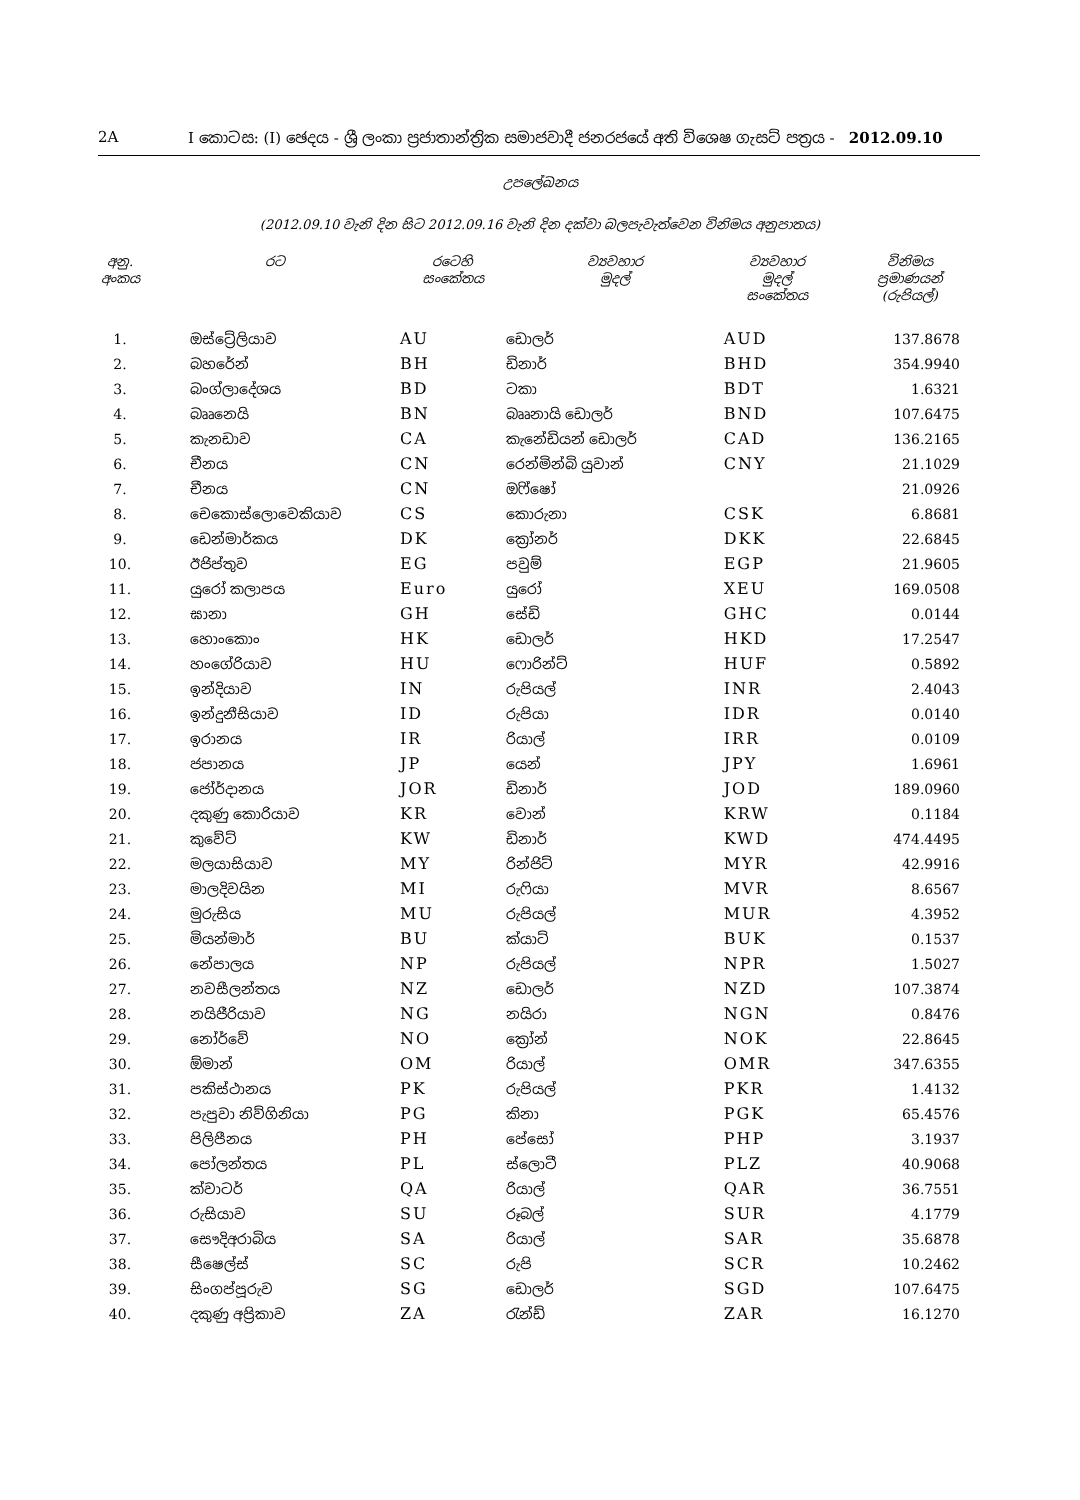2A I කොටස: (I) ඡෙදය - ශ්‍රී ලංකා ප්‍රජාතාන්ත්‍රික සමාජවාදී ජනරජයේ අති විශෙෂ ගැසට් පත්‍රය - 2012.09.10
උපලේඛනය
(2012.09.10 වැනි දින සිට 2012.09.16 වැනි දින දක්වා බලපැවැත්වෙන විනිමය අනුපාතය)
| අනු. අංකය | රට | රටෙහි සංකේතය | ව්‍යවහාර මුදල් | ව්‍යවහාර මුදල් සංකේතය | විනිමය ප්‍රමාණයන් (රුපියල්) |
| --- | --- | --- | --- | --- | --- |
| 1. | ඔස්ට්‍රේලියාව | AU | ඩොලර් | AUD | 137.8678 |
| 2. | බහරේන් | BH | ඩිනාර් | BHD | 354.9940 |
| 3. | බංග්ලාදේශය | BD | ටකා | BDT | 1.6321 |
| 4. | බෲනෙයි | BN | බෲනායි ඩොලර් | BND | 107.6475 |
| 5. | කැනඩාව | CA | කැනේඩියන් ඩොලර් | CAD | 136.2165 |
| 6. | චීනය | CN | රෙන්මින්බි යුවාන් | CNY | 21.1029 |
| 7. | චීනය | CN | ඔිෆ්ෂෝ | | 21.0926 |
| 8. | චෙකොස්ලොවෙකියාව | CS | කොරුනා | CSK | 6.8681 |
| 9. | ඩෙන්මාර්කය | DK | ක්‍රෝනර් | DKK | 22.6845 |
| 10. | ඊජිප්තුව | EG | පවුම් | EGP | 21.9605 |
| 11. | යුරෝ කලාපය | Euro | යුරෝ | XEU | 169.0508 |
| 12. | ඝානා | GH | සේඩි | GHC | 0.0144 |
| 13. | හොංකොං | HK | ඩොලර් | HKD | 17.2547 |
| 14. | හංගේරියාව | HU | ෆොරින්ට් | HUF | 0.5892 |
| 15. | ඉන්දියාව | IN | රුපියල් | INR | 2.4043 |
| 16. | ඉන්දුනීසියාව | ID | රුපියා | IDR | 0.0140 |
| 17. | ඉරානය | IR | රියාල් | IRR | 0.0109 |
| 18. | ජපානය | JP | යෙන් | JPY | 1.6961 |
| 19. | ජෝර්දානය | JOR | ඩිනාර් | JOD | 189.0960 |
| 20. | දකුණු කොරියාව | KR | වොන් | KRW | 0.1184 |
| 21. | කුවේට් | KW | ඩිනාර් | KWD | 474.4495 |
| 22. | මලයාසියාව | MY | රින්ජිට් | MYR | 42.9916 |
| 23. | මාලදිවයින | MI | රුෆියා | MVR | 8.6567 |
| 24. | මුරුසිය | MU | රුපියල් | MUR | 4.3952 |
| 25. | මියන්මාර් | BU | ක්යාට් | BUK | 0.1537 |
| 26. | නේපාලය | NP | රුපියල් | NPR | 1.5027 |
| 27. | නවසීලන්තය | NZ | ඩොලර් | NZD | 107.3874 |
| 28. | නයිජීරියාව | NG | නයිරා | NGN | 0.8476 |
| 29. | නෝර්වේ | NO | ක්‍රෝන් | NOK | 22.8645 |
| 30. | ඕමාන් | OM | රියාල් | OMR | 347.6355 |
| 31. | පකිස්ථානය | PK | රුපියල් | PKR | 1.4132 |
| 32. | පැපුවා නිව්ගිනියා | PG | කිනා | PGK | 65.4576 |
| 33. | පිලිපීනය | PH | පේසෝ | PHP | 3.1937 |
| 34. | පෝලන්තය | PL | ස්ලොටී | PLZ | 40.9068 |
| 35. | ක්වාටර් | QA | රියාල් | QAR | 36.7551 |
| 36. | රුසියාව | SU | රූබල් | SUR | 4.1779 |
| 37. | සෞදිඅරාබිය | SA | රියාල් | SAR | 35.6878 |
| 38. | සීෂෙල්ස් | SC | රුපි | SCR | 10.2462 |
| 39. | සිංගප්පූරුව | SG | ඩොලර් | SGD | 107.6475 |
| 40. | දකුණු අප්‍රිකාව | ZA | රැන්ඩ් | ZAR | 16.1270 |